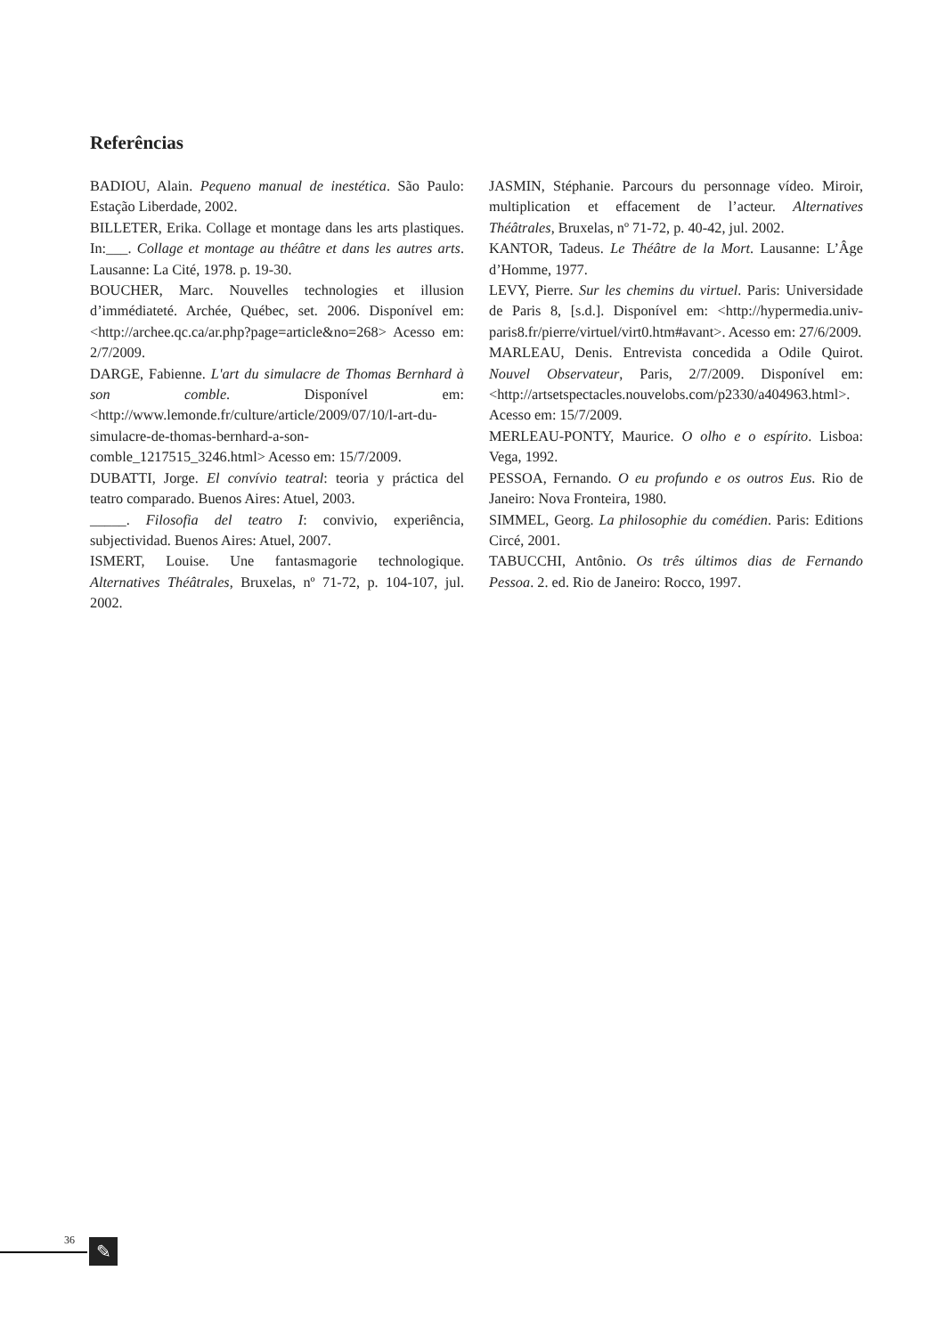Referências
BADIOU, Alain. Pequeno manual de inestética. São Paulo: Estação Liberdade, 2002.
BILLETER, Erika. Collage et montage dans les arts plastiques. In:___. Collage et montage au théâtre et dans les autres arts. Lausanne: La Cité, 1978. p. 19-30.
BOUCHER, Marc. Nouvelles technologies et illusion d’immédiateté. Archée, Québec, set. 2006. Disponível em: <http://archee.qc.ca/ar.php?page=article&no=268> Acesso em: 2/7/2009.
DARGE, Fabienne. L'art du simulacre de Thomas Bernhard à son comble. Disponível em: <http://www.lemonde.fr/culture/article/2009/07/10/l-art-du-simulacre-de-thomas-bernhard-a-son-comble_1217515_3246.html> Acesso em: 15/7/2009.
DUBATTI, Jorge. El convívio teatral: teoria y práctica del teatro comparado. Buenos Aires: Atuel, 2003.
_____. Filosofia del teatro I: convivio, experiência, subjectividad. Buenos Aires: Atuel, 2007.
ISMERT, Louise. Une fantasmagorie technologique. Alternatives Théâtrales, Bruxelas, nº 71-72, p. 104-107, jul. 2002.
JASMIN, Stéphanie. Parcours du personnage vídeo. Miroir, multiplication et effacement de l’acteur. Alternatives Théâtrales, Bruxelas, nº 71-72, p. 40-42, jul. 2002.
KANTOR, Tadeus. Le Théâtre de la Mort. Lausanne: L’Âge d’Homme, 1977.
LEVY, Pierre. Sur les chemins du virtuel. Paris: Universidade de Paris 8, [s.d.]. Disponível em: <http://hypermedia.univ-paris8.fr/pierre/virtuel/virt0.htm#avant>. Acesso em: 27/6/2009.
MARLEAU, Denis. Entrevista concedida a Odile Quirot. Nouvel Observateur, Paris, 2/7/2009. Disponível em: <http://artsetspectacles.nouvelobs.com/p2330/a404963.html>. Acesso em: 15/7/2009.
MERLEAU-PONTY, Maurice. O olho e o espírito. Lisboa: Vega, 1992.
PESSOA, Fernando. O eu profundo e os outros Eus. Rio de Janeiro: Nova Fronteira, 1980.
SIMMEL, Georg. La philosophie du comédien. Paris: Editions Circé, 2001.
TABUCCHI, Antônio. Os três últimos dias de Fernando Pessoa. 2. ed. Rio de Janeiro: Rocco, 1997.
36 ✎